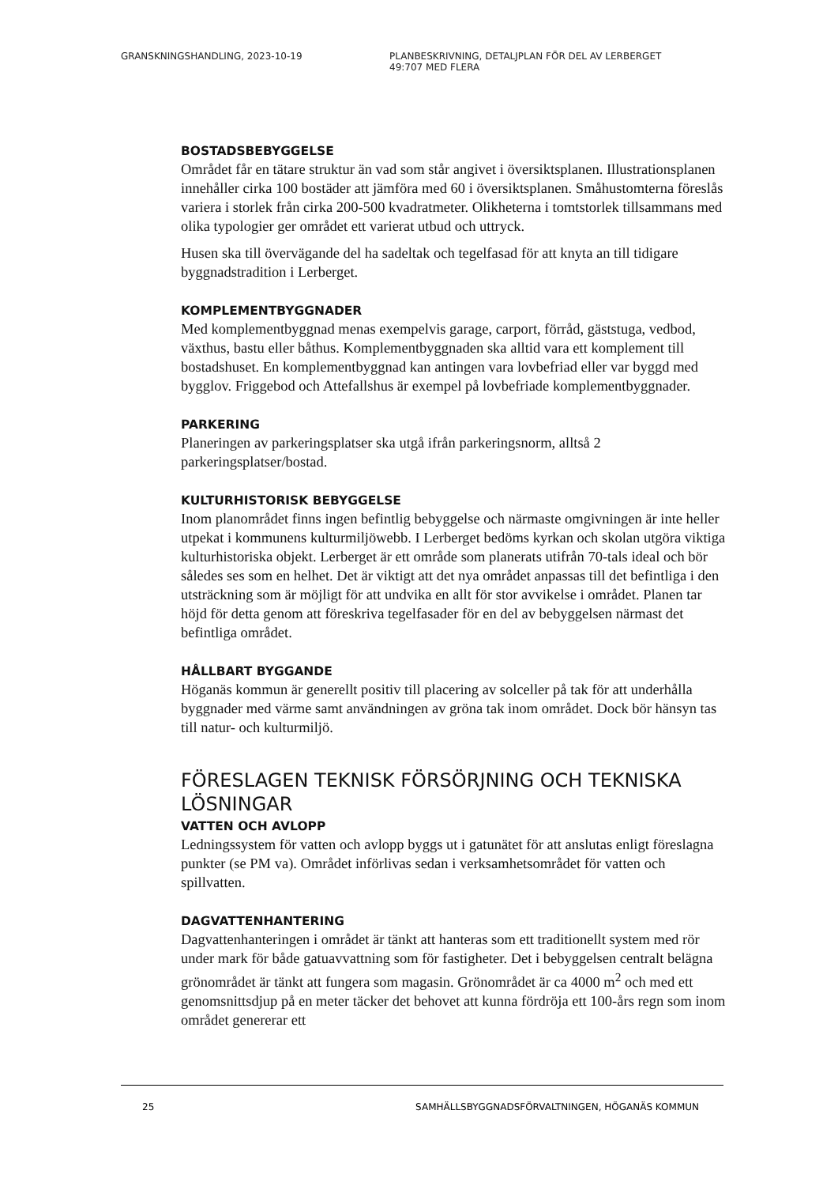GRANSKNINGSHANDLING, 2023-10-19 PLANBESKRIVNING, DETALJPLAN FÖR DEL AV LERBERGET
49:707 MED FLERA
BOSTADSBEBYGGELSE
Området får en tätare struktur än vad som står angivet i översiktsplanen. Illustrationsplanen innehåller cirka 100 bostäder att jämföra med 60 i översiktsplanen. Småhustomterna föreslås variera i storlek från cirka 200-500 kvadratmeter. Olikheterna i tomtstorlek tillsammans med olika typologier ger området ett varierat utbud och uttryck.
Husen ska till övervägande del ha sadeltak och tegelfasad för att knyta an till tidigare byggnadstradition i Lerberget.
KOMPLEMENTBYGGNADER
Med komplementbyggnad menas exempelvis garage, carport, förråd, gäststuga, vedbod, växthus, bastu eller båthus. Komplementbyggnaden ska alltid vara ett komplement till bostadshuset. En komplementbyggnad kan antingen vara lovbefriad eller var byggd med bygglov. Friggebod och Attefallshus är exempel på lovbefriade komplementbyggnader.
PARKERING
Planeringen av parkeringsplatser ska utgå ifrån parkeringsnorm, alltså 2 parkeringsplatser/bostad.
KULTURHISTORISK BEBYGGELSE
Inom planområdet finns ingen befintlig bebyggelse och närmaste omgivningen är inte heller utpekat i kommunens kulturmiljöwebb. I Lerberget bedöms kyrkan och skolan utgöra viktiga kulturhistoriska objekt. Lerberget är ett område som planerats utifrån 70-tals ideal och bör således ses som en helhet. Det är viktigt att det nya området anpassas till det befintliga i den utsträckning som är möjligt för att undvika en allt för stor avvikelse i området. Planen tar höjd för detta genom att föreskriva tegelfasader för en del av bebyggelsen närmast det befintliga området.
HÅLLBART BYGGANDE
Höganäs kommun är generellt positiv till placering av solceller på tak för att underhålla byggnader med värme samt användningen av gröna tak inom området. Dock bör hänsyn tas till natur- och kulturmiljö.
FÖRESLAGEN TEKNISK FÖRSÖRJNING OCH TEKNISKA LÖSNINGAR
VATTEN OCH AVLOPP
Ledningssystem för vatten och avlopp byggs ut i gatunätet för att anslutas enligt föreslagna punkter (se PM va). Området införlivas sedan i verksamhetsområdet för vatten och spillvatten.
DAGVATTENHANTERING
Dagvattenhanteringen i området är tänkt att hanteras som ett traditionellt system med rör under mark för både gatuavvattning som för fastigheter. Det i bebyggelsen centralt belägna grönområdet är tänkt att fungera som magasin. Grönområdet är ca 4000 m<sup>2</sup> och med ett genomsnittsdjup på en meter täcker det behovet att kunna fördröja ett 100-års regn som inom området genererar ett
25 SAMHÄLLSBYGGNADSFÖRVALTNINGEN, HÖGANÄS KOMMUN